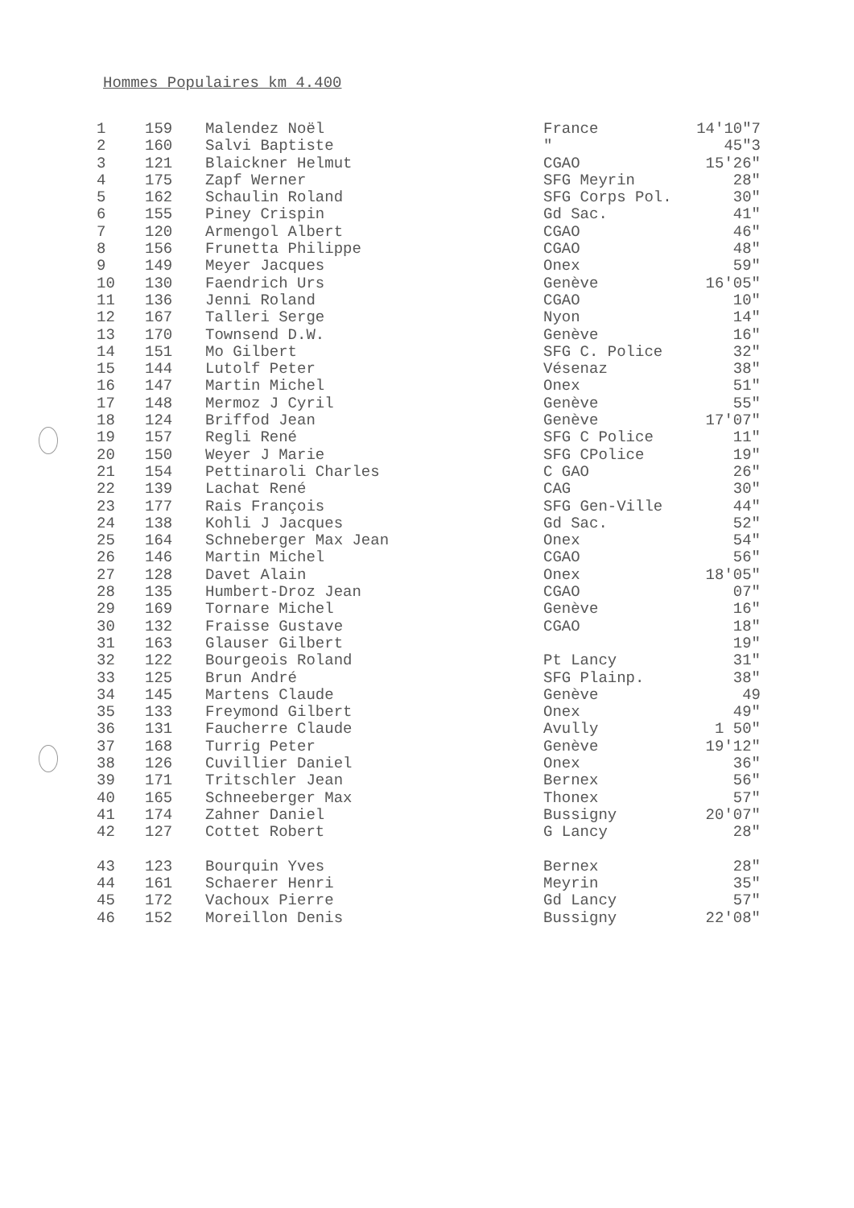Hommes Populaires km 4.400
| 1 | 159 | Malendez Noël | France | 14'10"7 |
| 2 | 160 | Salvi Baptiste | " | 45"3 |
| 3 | 121 | Blaickner Helmut | CGAO | 15'26" |
| 4 | 175 | Zapf Werner | SFG Meyrin | 28" |
| 5 | 162 | Schaulin Roland | SFG Corps Pol. | 30" |
| 6 | 155 | Piney Crispin | Gd Sac. | 41" |
| 7 | 120 | Armengol Albert | CGAO | 46" |
| 8 | 156 | Frunetta Philippe | CGAO | 48" |
| 9 | 149 | Meyer Jacques | Onex | 59" |
| 10 | 130 | Faendrich Urs | Genève | 16'05" |
| 11 | 136 | Jenni Roland | CGAO | 10" |
| 12 | 167 | Talleri Serge | Nyon | 14" |
| 13 | 170 | Townsend D.W. | Genève | 16" |
| 14 | 151 | Mo Gilbert | SFG C. Police | 32" |
| 15 | 144 | Lutolf Peter | Vésenaz | 38" |
| 16 | 147 | Martin Michel | Onex | 51" |
| 17 | 148 | Mermoz J Cyril | Genève | 55" |
| 18 | 124 | Briffod Jean | Genève | 17'07" |
| 19 | 157 | Regli René | SFG C Police | 11" |
| 20 | 150 | Weyer J Marie | SFG CPolice | 19" |
| 21 | 154 | Pettinaroli Charles | C GAO | 26" |
| 22 | 139 | Lachat René | CAG | 30" |
| 23 | 177 | Rais François | SFG Gen-Ville | 44" |
| 24 | 138 | Kohli J Jacques | Gd Sac. | 52" |
| 25 | 164 | Schneberger Max Jean | Onex | 54" |
| 26 | 146 | Martin Michel | CGAO | 56" |
| 27 | 128 | Davet Alain | Onex | 18'05" |
| 28 | 135 | Humbert-Droz Jean | CGAO | 07" |
| 29 | 169 | Tornare Michel | Genève | 16" |
| 30 | 132 | Fraisse Gustave | CGAO | 18" |
| 31 | 163 | Glauser Gilbert | | 19" |
| 32 | 122 | Bourgeois Roland | Pt Lancy | 31" |
| 33 | 125 | Brun André | SFG Plainp. | 38" |
| 34 | 145 | Martens Claude | Genève | 49 |
| 35 | 133 | Freymond Gilbert | Onex | 49" |
| 36 | 131 | Faucherre Claude | Avully | 1 50" |
| 37 | 168 | Turrig Peter | Genève | 19'12" |
| 38 | 126 | Cuvillier Daniel | Onex | 36" |
| 39 | 171 | Tritschler Jean | Bernex | 56" |
| 40 | 165 | Schneeberger Max | Thonex | 57" |
| 41 | 174 | Zahner Daniel | Bussigny | 20'07" |
| 42 | 127 | Cottet Robert | G Lancy | 28" |
| 43 | 123 | Bourquin Yves | Bernex | 28" |
| 44 | 161 | Schaerer Henri | Meyrin | 35" |
| 45 | 172 | Vachoux Pierre | Gd Lancy | 57" |
| 46 | 152 | Moreillon Denis | Bussigny | 22'08" |